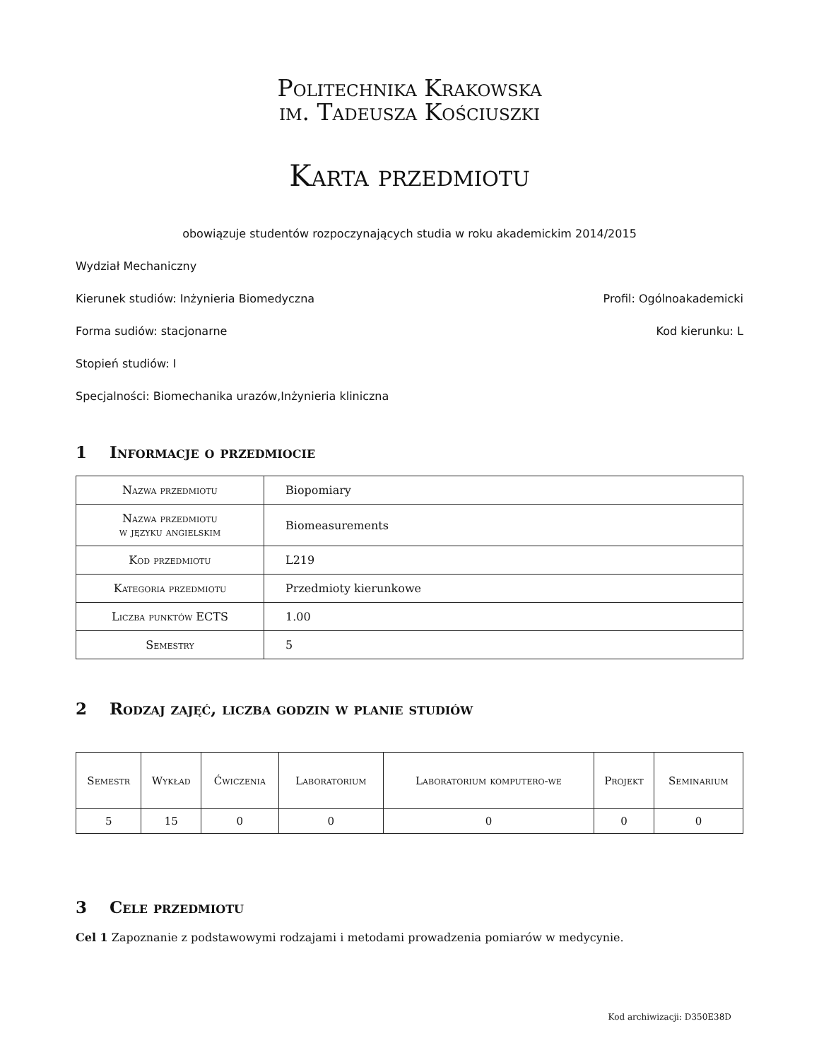Politechnika Krakowska
im. Tadeusza Kościuszki
Karta przedmiotu
obowiązuje studentów rozpoczynających studia w roku akademickim 2014/2015
Wydział Mechaniczny
Kierunek studiów: Inżynieria Biomedyczna Profil: Ogólnoakademicki
Forma sudiów: stacjonarne Kod kierunku: L
Stopień studiów: I
Specjalności: Biomechanika urazów,Inżynieria kliniczna
1 Informacje o przedmiocie
| Nazwa przedmiotu | Biopomiary |
| Nazwa przedmiotu w języku angielskim | Biomeasurements |
| Kod przedmiotu | L219 |
| Kategoria przedmiotu | Przedmioty kierunkowe |
| Liczba punktów ECTS | 1.00 |
| Semestry | 5 |
2 Rodzaj zajęć, liczba godzin w planie studiów
| Semestr | Wykład | Ćwiczenia | Laboratorium | Laboratorium komputero-we | Projekt | Seminarium |
| --- | --- | --- | --- | --- | --- | --- |
| 5 | 15 | 0 | 0 | 0 | 0 | 0 |
3 Cele przedmiotu
Cel 1 Zapoznanie z podstawowymi rodzajami i metodami prowadzenia pomiarów w medycynie.
Kod archiwizacji: D350E38D